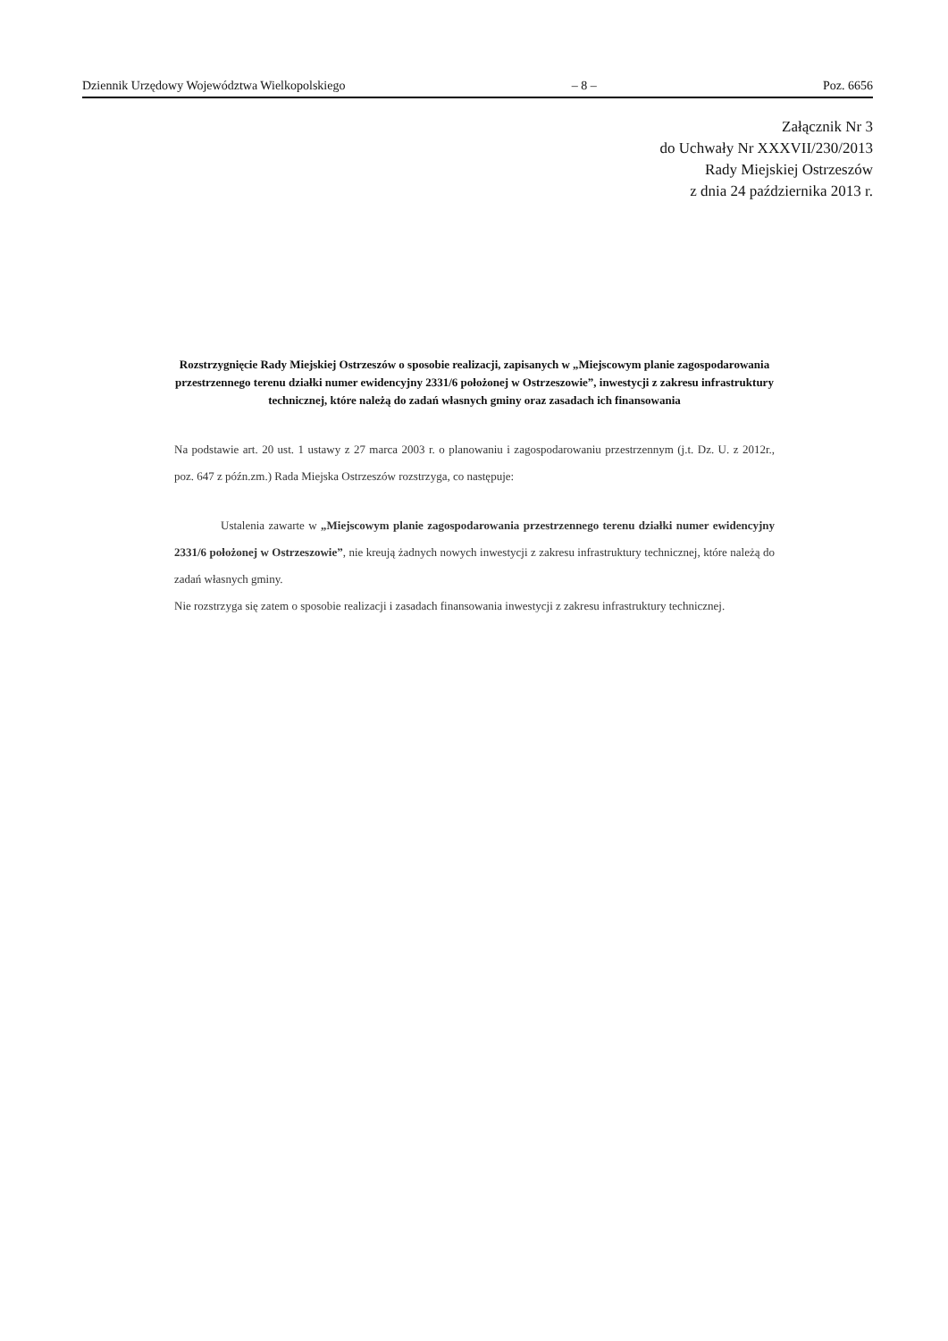Dziennik Urzędowy Województwa Wielkopolskiego – 8 – Poz. 6656
Załącznik Nr 3
do Uchwały Nr XXXVII/230/2013
Rady Miejskiej Ostrzeszów
z dnia 24 października 2013 r.
Rozstrzygnięcie Rady Miejskiej Ostrzeszów o sposobie realizacji, zapisanych w „Miejscowym planie zagospodarowania przestrzennego terenu działki numer ewidencyjny 2331/6 położonej w Ostrzeszowie”, inwestycji z zakresu infrastruktury technicznej, które należą do zadań własnych gminy oraz zasadach ich finansowania
Na podstawie art. 20 ust. 1 ustawy z 27 marca 2003 r. o planowaniu i zagospodarowaniu przestrzennym (j.t. Dz. U. z 2012r., poz. 647 z późn.zm.) Rada Miejska Ostrzeszów rozstrzyga, co następuje:
Ustalenia zawarte w „Miejscowym planie zagospodarowania przestrzennego terenu działki numer ewidencyjny 2331/6 położonej w Ostrzeszowie”, nie kreują żadnych nowych inwestycji z zakresu infrastruktury technicznej, które należą do zadań własnych gminy.
Nie rozstrzyga się zatem o sposobie realizacji i zasadach finansowania inwestycji z zakresu infrastruktury technicznej.